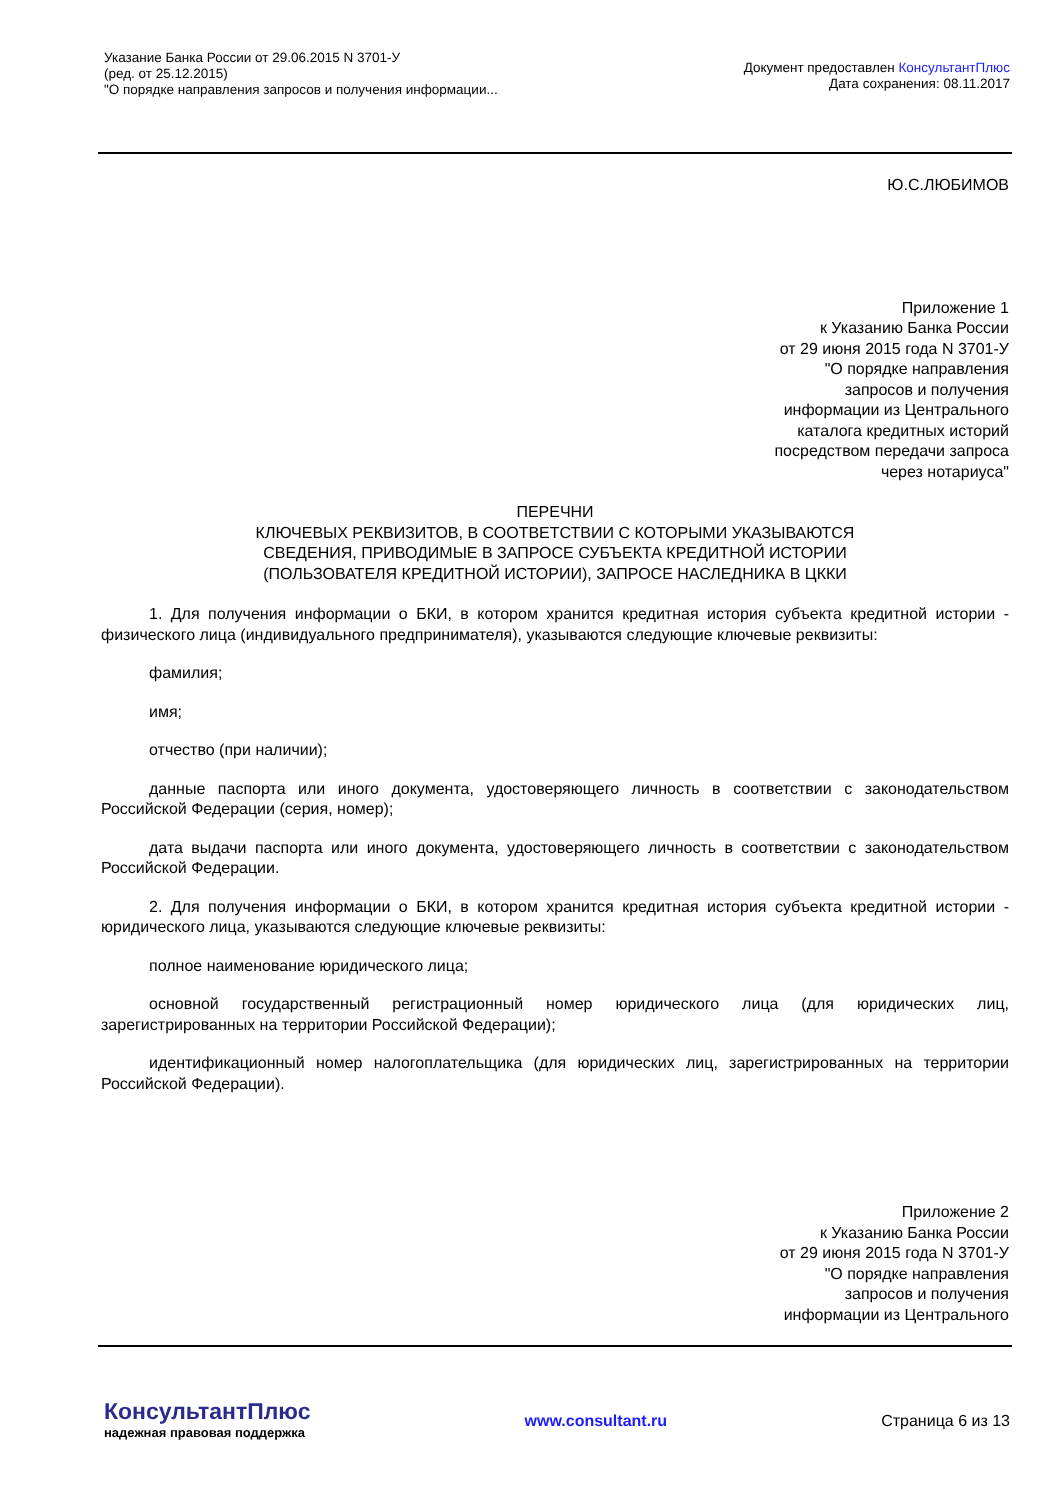Указание Банка России от 29.06.2015 N 3701-У
(ред. от 25.12.2015)
"О порядке направления запросов и получения информации...
Документ предоставлен КонсультантПлюс
Дата сохранения: 08.11.2017
Ю.С.ЛЮБИМОВ
Приложение 1
к Указанию Банка России
от 29 июня 2015 года N 3701-У
"О порядке направления
запросов и получения
информации из Центрального
каталога кредитных историй
посредством передачи запроса
через нотариуса"
ПЕРЕЧНИ
КЛЮЧЕВЫХ РЕКВИЗИТОВ, В СООТВЕТСТВИИ С КОТОРЫМИ УКАЗЫВАЮТСЯ
СВЕДЕНИЯ, ПРИВОДИМЫЕ В ЗАПРОСЕ СУБЪЕКТА КРЕДИТНОЙ ИСТОРИИ
(ПОЛЬЗОВАТЕЛЯ КРЕДИТНОЙ ИСТОРИИ), ЗАПРОСЕ НАСЛЕДНИКА В ЦККИ
1. Для получения информации о БКИ, в котором хранится кредитная история субъекта кредитной истории - физического лица (индивидуального предпринимателя), указываются следующие ключевые реквизиты:
фамилия;
имя;
отчество (при наличии);
данные паспорта или иного документа, удостоверяющего личность в соответствии с законодательством Российской Федерации (серия, номер);
дата выдачи паспорта или иного документа, удостоверяющего личность в соответствии с законодательством Российской Федерации.
2. Для получения информации о БКИ, в котором хранится кредитная история субъекта кредитной истории - юридического лица, указываются следующие ключевые реквизиты:
полное наименование юридического лица;
основной государственный регистрационный номер юридического лица (для юридических лиц, зарегистрированных на территории Российской Федерации);
идентификационный номер налогоплательщика (для юридических лиц, зарегистрированных на территории Российской Федерации).
Приложение 2
к Указанию Банка России
от 29 июня 2015 года N 3701-У
"О порядке направления
запросов и получения
информации из Центрального
КонсультантПлюс
надежная правовая поддержка
www.consultant.ru Страница 6 из 13